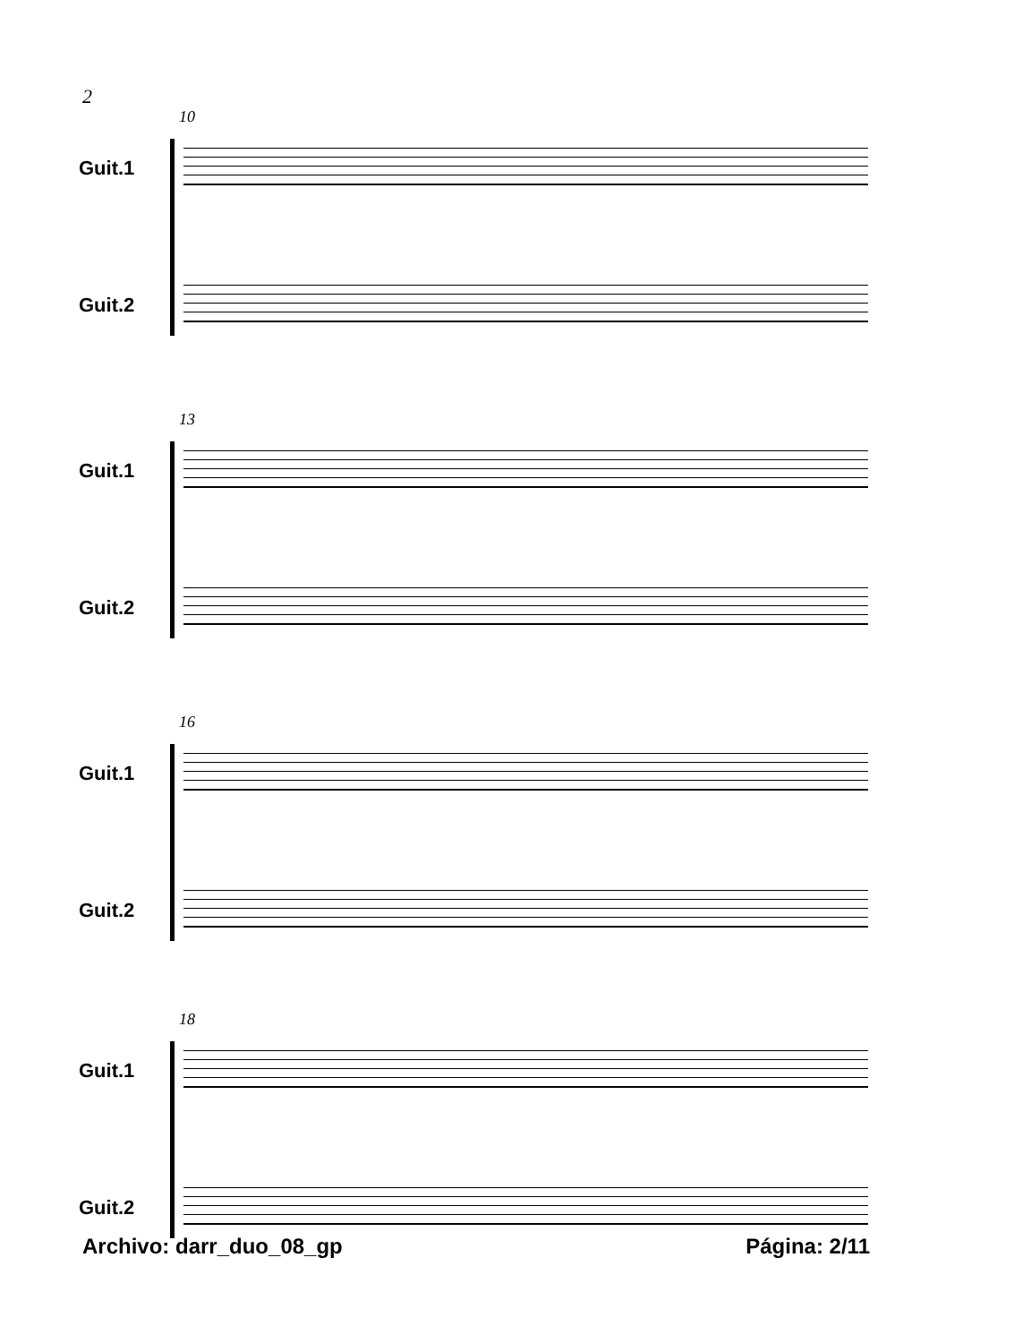2
10
Guit.1
Guit.2
13
Guit.1
Guit.2
16
Guit.1
Guit.2
18
Guit.1
Guit.2
Archivo: darr_duo_08_gp Página: 2/11